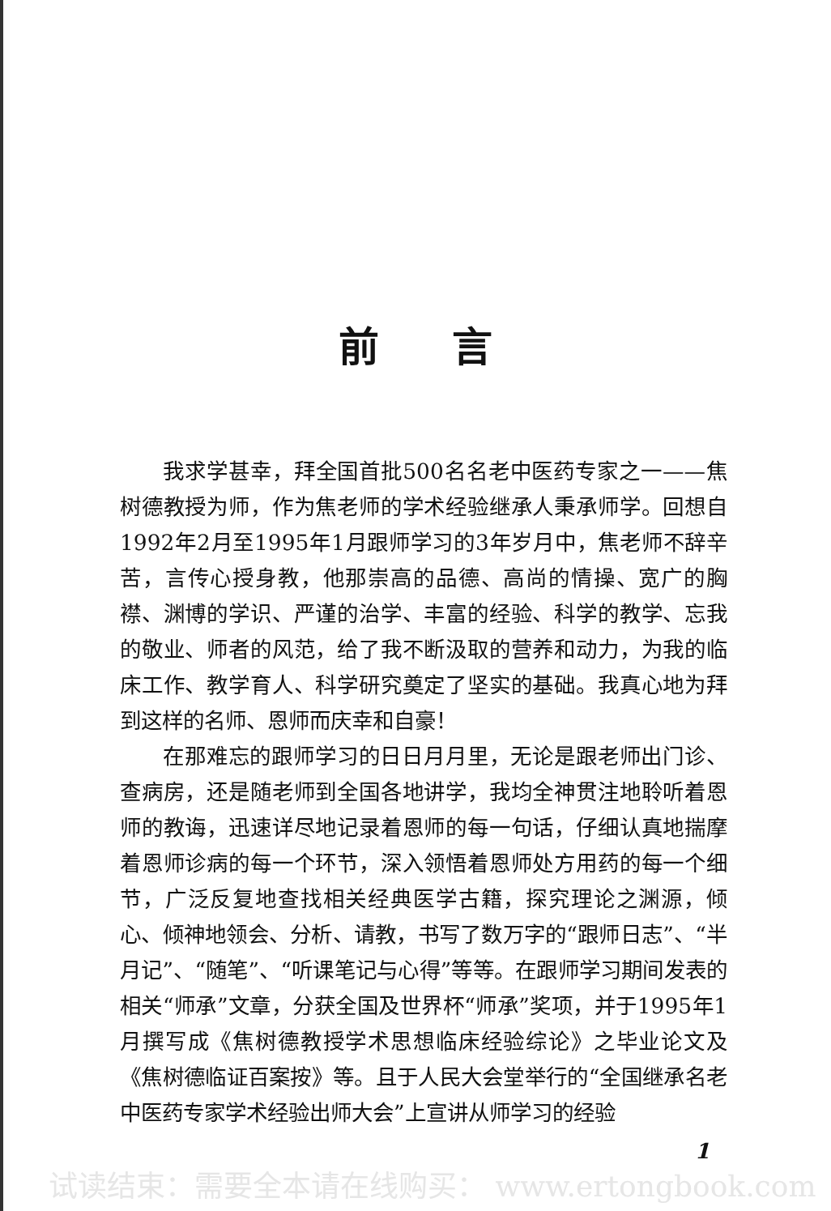前言
我求学甚幸，拜全国首批500名名老中医药专家之一——焦树德教授为师，作为焦老师的学术经验继承人秉承师学。回想自1992年2月至1995年1月跟师学习的3年岁月中，焦老师不辞辛苦，言传心授身教，他那崇高的品德、高尚的情操、宽广的胸襟、渊博的学识、严谨的治学、丰富的经验、科学的教学、忘我的敬业、师者的风范，给了我不断汲取的营养和动力，为我的临床工作、教学育人、科学研究奠定了坚实的基础。我真心地为拜到这样的名师、恩师而庆幸和自豪！
在那难忘的跟师学习的日日月月里，无论是跟老师出门诊、查病房，还是随老师到全国各地讲学，我均全神贯注地聆听着恩师的教诲，迅速详尽地记录着恩师的每一句话，仔细认真地揣摩着恩师诊病的每一个环节，深入领悟着恩师处方用药的每一个细节，广泛反复地查找相关经典医学古籍，探究理论之渊源，倾心、倾神地领会、分析、请教，书写了数万字的“跟师日志”、“半月记”、“随笔”、“听课笔记与心得”等等。在跟师学习期间发表的相关“师承”文章，分获全国及世界杯“师承”奖项，并于1995年1月撰写成《焦树德教授学术思想临床经验综论》之毕业论文及《焦树德临证百案按》等。且于人民大会堂举行的“全国继承名老中医药专家学术经验出师大会”上宣讲从师学习的经验
1
试读结束：需要全本请在线购买： www.ertongbook.com